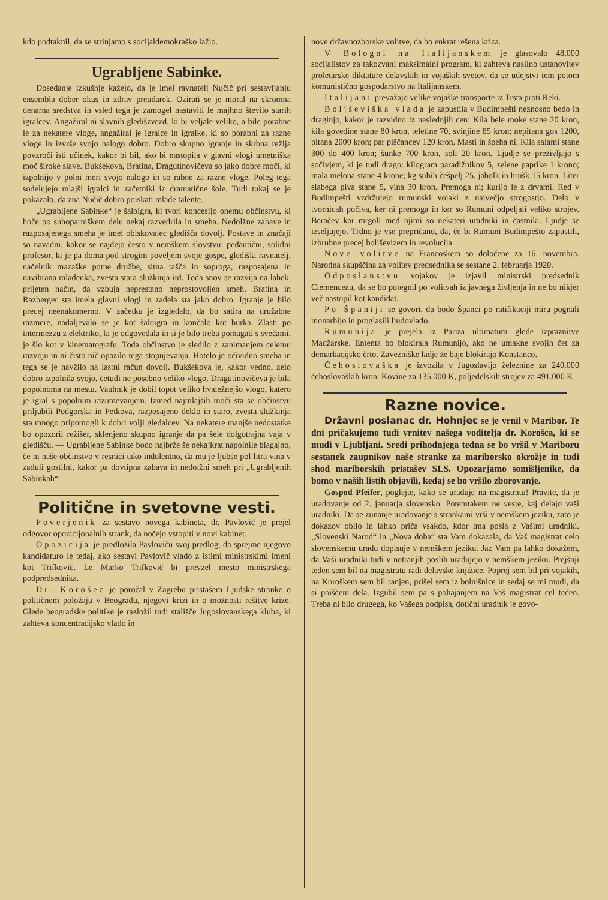kdo podtaknil, da se strinjamo s socijaldemokraško lažjo.
Ugrabljene Sabinke.
Dosedanje izkušnje kažejo, da je imel ravnatelj Nučič pri sestavljanju ensembla dober okus in zdrav preudarek. Ozirati se je moral na skromna denarna sredstva in vsled tega je zamogel nastaviti le majhno število starih igralcev. Angažiral ni slavnih gledišzvezd, ki bi veljale veliko, a bile porabne le za nekatere vloge, angažiral je igralce in igralke, ki so porabni za razne vloge in izvrše svojo nalogo dobro. Dobro skupno igranje in skrbna režija povzroči isti učinek, kakor bi bil, ako bi nastopila v glavni vlogi umetniška moč široke slave. Bukšekova, Bratina, Dragutinovičeva so jako dobre moči, ki izpolnijo v polni meri svojo nalogo in so rabne za razne vloge. Poleg tega sodelujejo mlajši igralci in začetniki iz dramatične šole. Tudi tukaj se je pokazalo, da zna Nučič dobro poiskati mlade talente.
„Ugrabljene Sabinke“ je šaloigra, ki tvori koncesijo onemu občinstvu, ki hoče po suhoparniškem delu nekaj razvedrila in smeha. Nedolžne zabave in razposajenega smeha je imel obiskovalec gledišča dovolj. Postave in značaji so navadni, kakor se najdejo često v nemškem slovstvu: pedantični, solidni profesor, ki je pa doma pod strogim poveljem svoje gospe, glediški ravnatelj, načelnik mazaške potne družbe, sitna tašča in soproga, razposajena in navihrana mladenka, zvesta stara služkinja itd. Toda snov se razvija na lahek, prijeten način, da vzbuja neprestano neprostovoljen smeh. Bratina in Razberger sta imela glavni vlogi in zadela sta jako dobro. Igranje je bilo precej neenakomerno. V začetku je izgledalo, da bo satira na družabne razmere, nadaljevalo se je kot šaloigra in končalo kot burka. Zlasti po intermezzu z elektriko, ki je odgovedala in si je bilo treba pomagati s svečami, je šlo kot v kinematografu. Toda občinstvo je sledilo z zanimanjem celemu razvoju in ni čisto nič opazilo tega stopnjevanja. Hotelo je očividno smeha in tega se je navžilo na lastni račun dovolj. Bukšekova je, kakor vedno, zelo dobro izpolnila svojo, četudi ne posebno veliko vlogo. Dragutinovičeva je bila popolnoma na mestu. Vauhnik je dobil topot veliko hvaležnejšo vlogo, katero je igral s popolnim razumevanjem. Izmed najmlajših moči sta se občinstvu priljubili Podgorska in Petkova, razposajeno deklo in staro, zvesta služkinja sta mnogo pripomogli k dobri volji gledalcev. Na nekatere manjše nedostatke bo opozoril režišer, sklenjeno skupno igranje da pa šele dolgotrajna vaja v gledišču. — Ugrabljene Sabinke bodo najbrže še nekajkrat napolnile blagajno, če ni naše občinstvo v resnici tako indolentno, da mu je ljubše pol litra vina v zaduli gostilni, kakor pa dovtipna zabava in nedolžni smeh pri „Ugrabljenih Sabinkah“.
Politične in svetovne vesti.
Poverjenik za sestavo novega kabineta, dr. Pavlovič je prejel odgovor opozicijonalnih strank, da nočejo vstopiti v novi kabinet.
Opozicija je predložila Pavloviču svoj predlog, da sprejme njegovo kandidaturo le tedaj, ako sestavi Pavlovič vlado z istimi ministrskimi imeni kot Trifkovič. Le Marko Trifkovič bi prevzel mesto ministrskega podpredsednika.
Dr. Korošec je poročal v Zagrebu pristašem Ljudske stranke o političnem položaju v Beogradu, njegovi krizi in o možnosti rešitve krize. Glede beogradske politike je razložil tudi stališče Jugoslovanskega kluba, ki zahteva koncentracijsko vlado in
nove državnozborske volitve, da bo enkrat rešena kriza.
V Bologni na Italijanskem je glasovalo 48.000 socijalistov za takozvani maksimalni program, ki zahteva nasilno ustanovitev proletarske diktature delavskih in vojaških svetov, da se udejstvi tem potom komunistično gospodarstvo na Italijanskem.
Italijani prevažajo velike vojaške transporte iz Trsta proti Reki.
Boljševiška vlada je zapustila v Budimpešti neznosno bedo in draginjo, kakor je razvidno iz naslednjih cen: Kila bele moke stane 20 kron, kila govedine stane 80 kron, teletine 70, svinjine 85 kron; nepitana gos 1200, pitana 2000 kron; par piščancev 120 kron. Masti in špeha ni. Kila salami stane 300 do 400 kron; šunke 700 kron, soli 20 kron. Ljudje se preživljajo s sočivjem, ki je tudi drago: kilogram paradižnikov 5, zelene paprike 1 krono; mala melona stane 4 krone; kg suhih češpelj 25, jabolk in hrušk 15 kron. Liter slabega piva stane 5, vina 30 kron. Premoga ni; kurijo le z drvami. Red v Budimpešti vzdržujejo rumunski vojaki z največjo strogostjo. Delo v tvornicah počiva, ker ni premoga in ker so Rumuni odpeljali veliko strojev. Beračev kar mrgoli med njimi so nekateri uradniki in častniki. Ljudje se izseljujejo. Trdno je vse prepričano, da, če bi Rumuni Budimpešto zapustili, izbruhne precej boljševizem in revolucija.
Nove volitve na Francoskem so določene za 16. novembra. Narodna skupščina za volitev predsednika se sestane 2. februarja 1920.
Odposlanstvu vojakov je izjavil ministrski predsednik Clemenceau, da se bo potegnil po volitvah iz javnega življenja in ne bo nikjer več nastopil kot kandidat.
Po Španiji se govori, da bodo Španci po ratifikaciji miru pognali monarhijo in proglasili ljudovlado.
Rumunija je prejela iz Pariza ultimatum glede izpraznitve Madžarske. Ententa bo blokirala Rumunijo, ako ne umakne svojih čet za demarkacijsko črto. Zavezniške ladje že baje blokirajo Konstanco.
Čehoslovaška je izvozila v Jugoslavijo železnine za 240.000 čehoslovaških kron. Kovine za 135.000 K, poljedelskih strojev za 491.000 K.
Razne novice.
Državni poslanac dr. Hohnjec se je vrnil v Maribor. Te dni pričakujemo tudi vrnitev našega voditelja dr. Korošca, ki se mudi v Ljubljani. Sredi prihodnjega tedna se bo vršil v Mariboru sestanek zaupnikov naše stranke za mariborsko okrožje in tudi shod mariborskih pristašev SLS. Opozarjamo somišljenike, da bomo v naših listih objavili, kedaj se bo vršilo zborovanje.
Gospod Pfeifer, poglejte, kako se uraduje na magistratu! Pravite, da je uradovanje od 2. januarja slovensko. Potemtakem ne veste, kaj delajo vaši uradniki. Da se zunanje uradovanje s strankami vrši v nemškem jeziku, zato je dokazov obilo in lahko priča vsakdo, kdor ima posla z Vašimi uradniki. „Slovenski Narod“ in „Nova doba“ sta Vam dokazala, da Vaš magistrat celo slovenskemu uradu dopisuje v nemškem jeziku. Jaz Vam pa lahko dokažem, da Vaši uradniki tudi v notranjih poslih uradujejo v nemškem jeziku. Prejšnji teden sem bil na magistratu radi delavske knjižice. Poprej sem bil pri vojakih, na Koroškem sem bil ranjen, prišel sem iz bolnišnice in sedaj se mi mudi, da si poiščem dela. Izgubil sem pa s pohajanjem na Vaš magistrat cel teden. Treba ni bilo drugega, ko Vašega podpisa, dotični uradnik je govo-